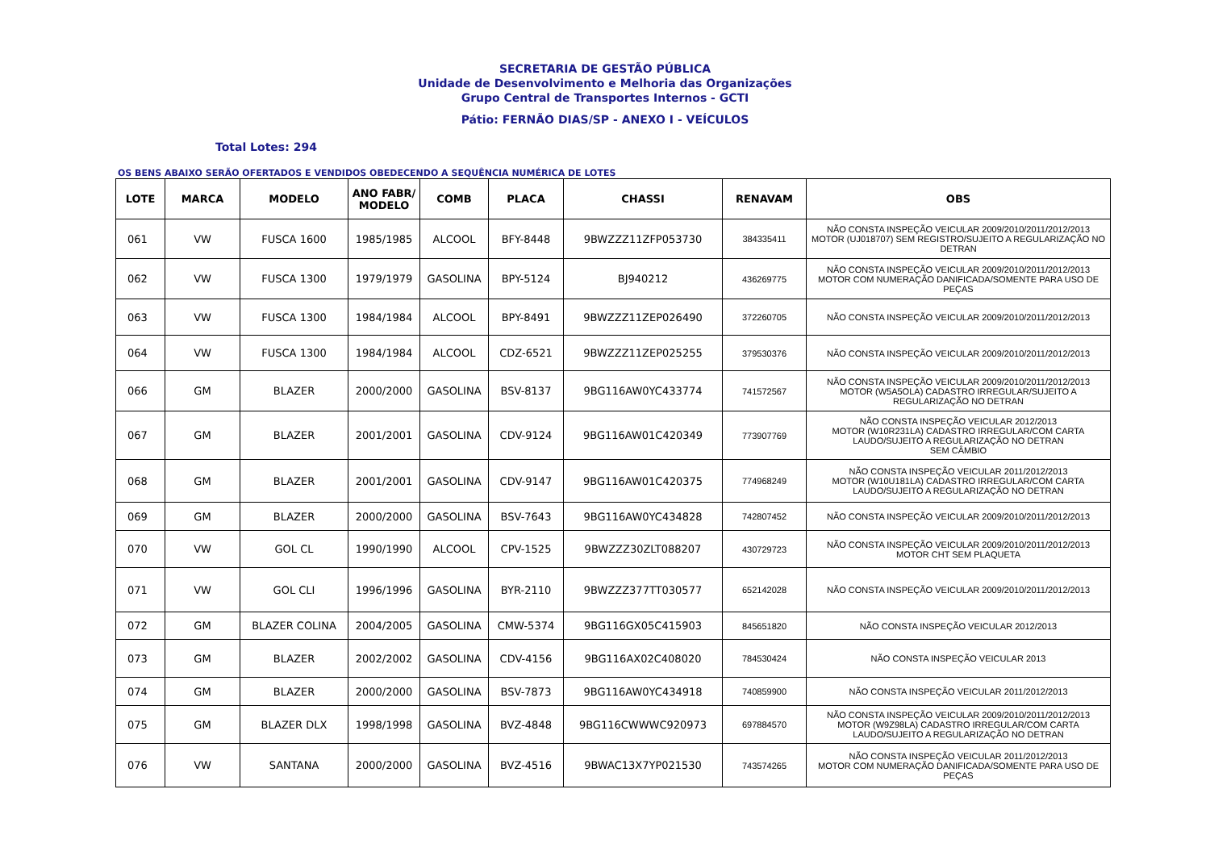SECRETARIA DE GESTÃO PÚBLICA
Unidade de Desenvolvimento e Melhoria das Organizações
Grupo Central de Transportes Internos - GCTI
Pátio: FERNÃO DIAS/SP - ANEXO I - VEÍCULOS
Total Lotes: 294
OS BENS ABAIXO SERÃO OFERTADOS E VENDIDOS OBEDECENDO A SEQUÊNCIA NUMÉRICA DE LOTES
| LOTE | MARCA | MODELO | ANO FABR/ MODELO | COMB | PLACA | CHASSI | RENAVAM | OBS |
| --- | --- | --- | --- | --- | --- | --- | --- | --- |
| 061 | VW | FUSCA 1600 | 1985/1985 | ALCOOL | BFY-8448 | 9BWZZZ11ZFP053730 | 384335411 | NÃO CONSTA INSPEÇÃO VEICULAR 2009/2010/2011/2012/2013 MOTOR (UJ018707) SEM REGISTRO/SUJEITO A REGULARIZAÇÃO NO DETRAN |
| 062 | VW | FUSCA 1300 | 1979/1979 | GASOLINA | BPY-5124 | BJ940212 | 436269775 | NÃO CONSTA INSPEÇÃO VEICULAR 2009/2010/2011/2012/2013 MOTOR COM NUMERAÇÃO DANIFICADA/SOMENTE PARA USO DE PEÇAS |
| 063 | VW | FUSCA 1300 | 1984/1984 | ALCOOL | BPY-8491 | 9BWZZZ11ZEP026490 | 372260705 | NÃO CONSTA INSPEÇÃO VEICULAR 2009/2010/2011/2012/2013 |
| 064 | VW | FUSCA 1300 | 1984/1984 | ALCOOL | CDZ-6521 | 9BWZZZ11ZEP025255 | 379530376 | NÃO CONSTA INSPEÇÃO VEICULAR 2009/2010/2011/2012/2013 |
| 066 | GM | BLAZER | 2000/2000 | GASOLINA | BSV-8137 | 9BG116AW0YC433774 | 741572567 | NÃO CONSTA INSPEÇÃO VEICULAR 2009/2010/2011/2012/2013 MOTOR (W5A5OLA) CADASTRO IRREGULAR/SUJEITO A REGULARIZAÇÃO NO DETRAN |
| 067 | GM | BLAZER | 2001/2001 | GASOLINA | CDV-9124 | 9BG116AW01C420349 | 773907769 | NÃO CONSTA INSPEÇÃO VEICULAR 2012/2013 MOTOR (W10R231LA) CADASTRO IRREGULAR/COM CARTA LAUDO/SUJEITO A REGULARIZAÇÃO NO DETRAN SEM CÂMBIO |
| 068 | GM | BLAZER | 2001/2001 | GASOLINA | CDV-9147 | 9BG116AW01C420375 | 774968249 | NÃO CONSTA INSPEÇÃO VEICULAR 2011/2012/2013 MOTOR (W10U181LA) CADASTRO IRREGULAR/COM CARTA LAUDO/SUJEITO A REGULARIZAÇÃO NO DETRAN |
| 069 | GM | BLAZER | 2000/2000 | GASOLINA | BSV-7643 | 9BG116AW0YC434828 | 742807452 | NÃO CONSTA INSPEÇÃO VEICULAR 2009/2010/2011/2012/2013 |
| 070 | VW | GOL CL | 1990/1990 | ALCOOL | CPV-1525 | 9BWZZZ30ZLT088207 | 430729723 | NÃO CONSTA INSPEÇÃO VEICULAR 2009/2010/2011/2012/2013 MOTOR CHT SEM PLAQUETA |
| 071 | VW | GOL CLI | 1996/1996 | GASOLINA | BYR-2110 | 9BWZZZ377TT030577 | 652142028 | NÃO CONSTA INSPEÇÃO VEICULAR 2009/2010/2011/2012/2013 |
| 072 | GM | BLAZER COLINA | 2004/2005 | GASOLINA | CMW-5374 | 9BG116GX05C415903 | 845651820 | NÃO CONSTA INSPEÇÃO VEICULAR 2012/2013 |
| 073 | GM | BLAZER | 2002/2002 | GASOLINA | CDV-4156 | 9BG116AX02C408020 | 784530424 | NÃO CONSTA INSPEÇÃO VEICULAR 2013 |
| 074 | GM | BLAZER | 2000/2000 | GASOLINA | BSV-7873 | 9BG116AW0YC434918 | 740859900 | NÃO CONSTA INSPEÇÃO VEICULAR 2011/2012/2013 |
| 075 | GM | BLAZER DLX | 1998/1998 | GASOLINA | BVZ-4848 | 9BG116CWWWC920973 | 697884570 | NÃO CONSTA INSPEÇÃO VEICULAR 2009/2010/2011/2012/2013 MOTOR (W9Z98LA) CADASTRO IRREGULAR/COM CARTA LAUDO/SUJEITO A REGULARIZAÇÃO NO DETRAN |
| 076 | VW | SANTANA | 2000/2000 | GASOLINA | BVZ-4516 | 9BWAC13X7YP021530 | 743574265 | NÃO CONSTA INSPEÇÃO VEICULAR 2011/2012/2013 MOTOR COM NUMERAÇÃO DANIFICADA/SOMENTE PARA USO DE PEÇAS |